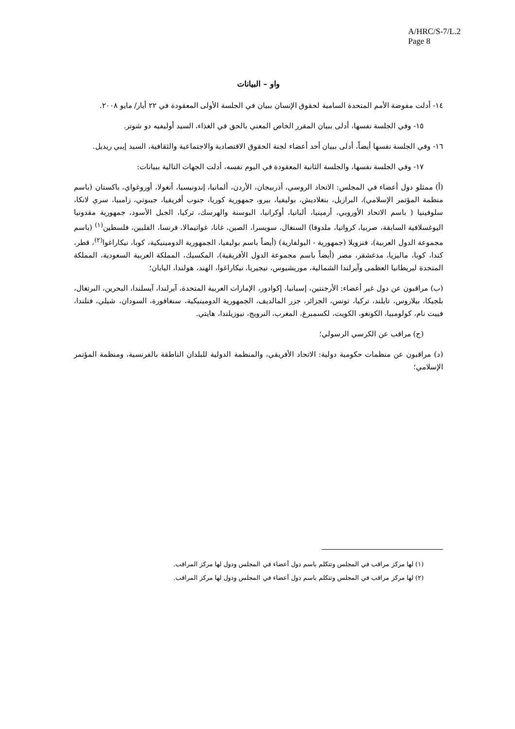A/HRC/S-7/L.2
Page 8
واو – البيانات
١٤- أدلت مفوضة الأمم المتحدة السامية لحقوق الإنسان ببيان في الجلسة الأولى المعقودة في ٢٢ أيار/ مايو ٢٠٠٨.
١٥- وفي الجلسة نفسها، أدلى ببيان المقرر الخاص المعني بالحق في الغذاء، السيد أوليفيه دو شوتر.
١٦- وفي الجلسة نفسها أيضاً، أدلى ببيان أحد أعضاء لجنة الحقوق الاقتصادية والاجتماعية والثقافية، السيد إيبي ريديل.
١٧- وفي الجلسة نفسها، والجلسة الثانية المعقودة في اليوم نفسه، أدلت الجهات التالية ببيانات:
(أ) ممثلو دول أعضاء في المجلس: الاتحاد الروسي، أذربيجان، الأردن، ألمانيا، إندونيسيا، أنغولا، أوروغواي، باكستان (باسم منظمة المؤتمر الإسلامي)، البرازيل، بنغلاديش، بوليفيا، بيرو، جمهورية كوريا، جنوب أفريقيا، جيبوتي، زامبيا، سري لانكا، سلوفينيا ( باسم الاتحاد الأوروبي، أرمينيا، ألبانيا، أوكرانيا، البوسنة والهرسك، تركيا، الجبل الأسود، جمهورية مقدونيا اليوغسلافية السابقة، صربيا، كرواتيا، ملدوفا) السنغال، سويسرا، الصين، غانا، غواتيمالا، فرنسا، الفلبين، فلسطين<sup>(١)</sup> (باسم مجموعة الدول العربية)، فنزويلا (جمهورية - البولفارية) (أيضاً باسم بوليفيا، الجمهورية الدومينيكية، كوبا، نيكاراغوا<sup>(٢)</sup>، قطر، كندا، كوبا، ماليزيا، مدغشقر، مصر (أيضاً باسم مجموعة الدول الأفريقية)، المكسيك، المملكة العربية السعودية، المملكة المتحدة لبريطانيا العظمى وآيرلندا الشمالية، موريشيوس، نيجيريا، نيكاراغوا، الهند، هولندا، اليابان؛
(ب) مراقبون عن دول غير أعضاء: الأرجنتين، إسبانيا، إكوادور، الإمارات العربية المتحدة، آيرلندا، آيسلندا، البحرين، البرتغال، بلجيكا، بيلاروس، تايلند، تركيا، تونس، الجزائر، جزر المالديف، الجمهورية الدومينيكية، سنغافورة، السودان، شيلي، فنلندا، فييت نام، كولومبيا، الكونغو، الكويت، لكسمبرغ، المغرب، النرويج، نيوزيلندا، هايتي.
(ج) مراقب عن الكرسي الرسولي؛
(د) مراقبون عن منظمات حكومية دولية: الاتحاد الأفريقي، والمنظمة الدولية للبلدان الناطقة بالفرنسية، ومنظمة المؤتمر الإسلامي؛
(١) لها مركز مراقب في المجلس وتتكلم باسم دول أعضاء في المجلس ودول لها مركز المراقب.
(٢) لها مركز مراقب في المجلس وتتكلم باسم دول أعضاء في المجلس ودول لها مركز المراقب.